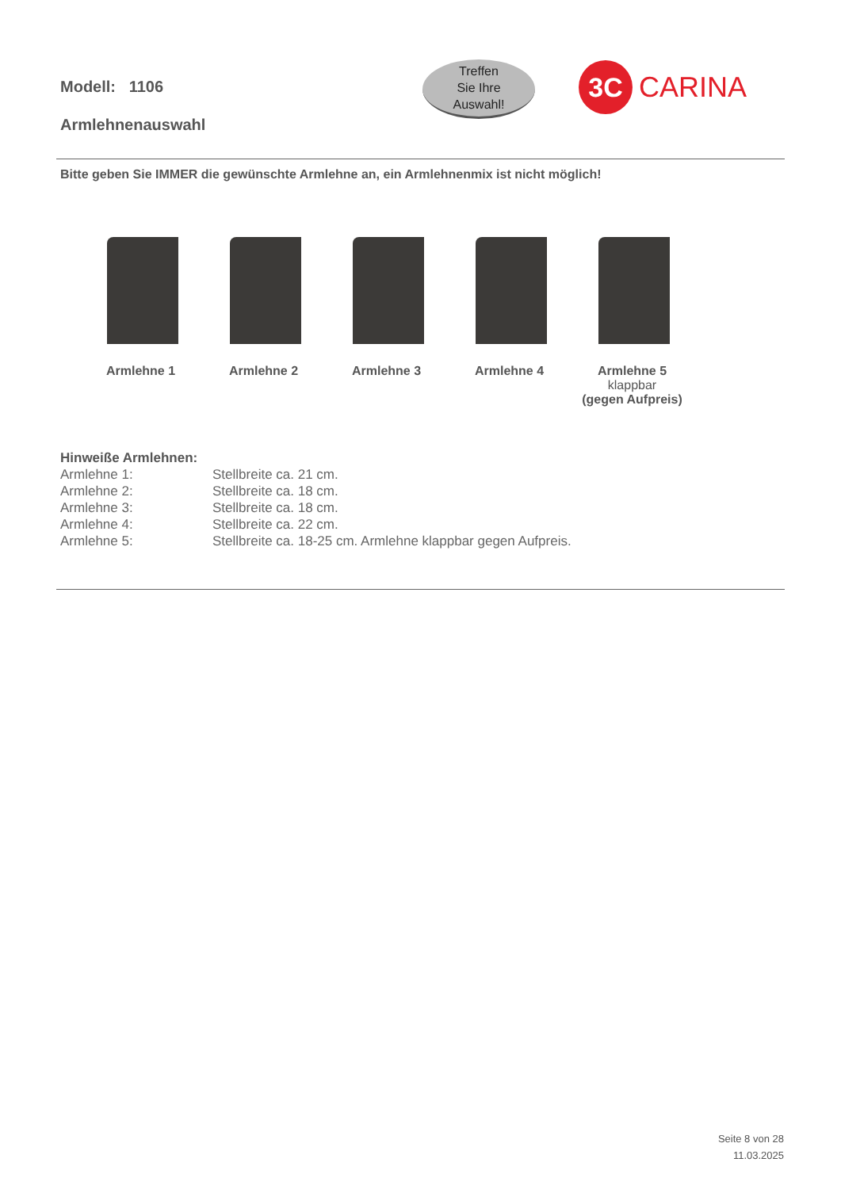Modell: 1106
Armlehnenauswahl
Treffen
Sie Ihre
Auswahl!
3C
CARINA
Bitte geben Sie IMMER die gewünschte Armlehne an, ein Armlehnenmix ist nicht möglich!
Armlehne 1 Armlehne 2 Armlehne 3 Armlehne 4 Armlehne 5
klappbar
(gegen Aufpreis)
Hinweiße Armlehnen:
| Armlehne 1: | Stellbreite ca. 21 cm. |
| Armlehne 2: | Stellbreite ca. 18 cm. |
| Armlehne 3: | Stellbreite ca. 18 cm. |
| Armlehne 4: | Stellbreite ca. 22 cm. |
| Armlehne 5: | Stellbreite ca. 18-25 cm. Armlehne klappbar gegen Aufpreis. |
Seite 8 von 28
11.03.2025